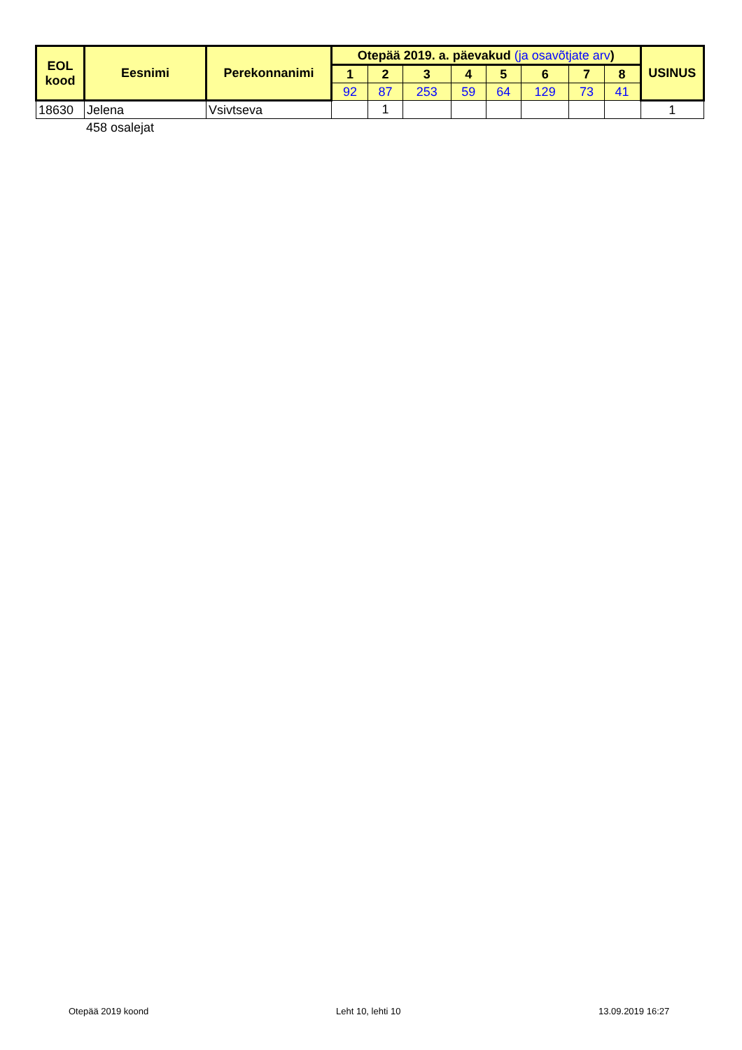| EOL kood | Eesnimi | Perekonnanimi | Otepää 2019. a. päevakud (ja osavõtjate arv ) | | | | | | | | USINUS |
| --- | --- | --- | --- | --- | --- | --- | --- | --- | --- | --- | --- |
| | | | 1 | 2 | 3 | 4 | 5 | 6 | 7 | 8 | |
| | | | 92 | 87 | 253 | 59 | 64 | 129 | 73 | 41 | |
| 18630 | Jelena | Vsivtseva | | 1 | | | | | | | 1 |
458 osalejat
Otepää 2019 koond Leht 10, lehti 10 13.09.2019 16:27